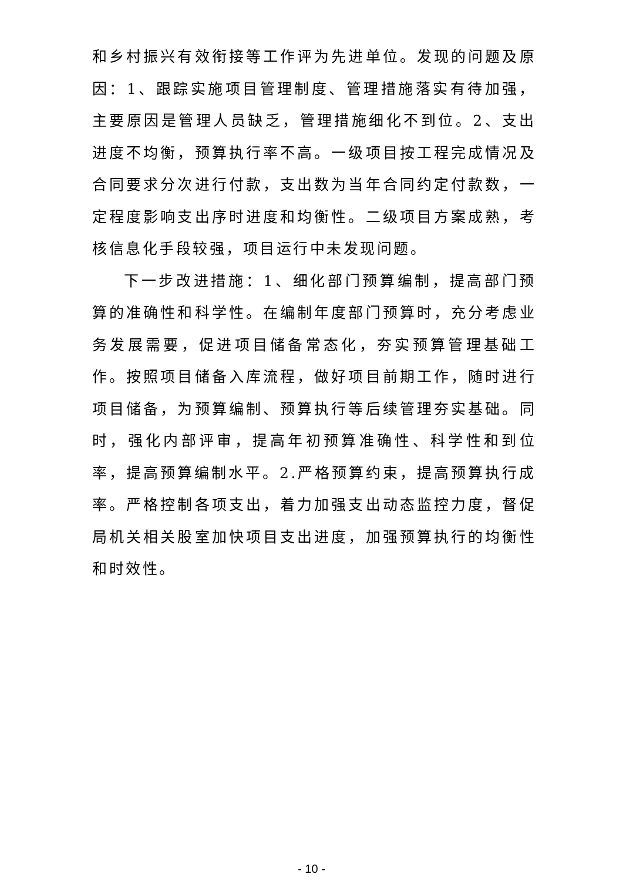和乡村振兴有效衔接等工作评为先进单位。发现的问题及原因：1、跟踪实施项目管理制度、管理措施落实有待加强，主要原因是管理人员缺乏，管理措施细化不到位。2、支出进度不均衡，预算执行率不高。一级项目按工程完成情况及合同要求分次进行付款，支出数为当年合同约定付款数，一定程度影响支出序时进度和均衡性。二级项目方案成熟，考核信息化手段较强，项目运行中未发现问题。
下一步改进措施：1、细化部门预算编制，提高部门预算的准确性和科学性。在编制年度部门预算时，充分考虑业务发展需要，促进项目储备常态化，夯实预算管理基础工作。按照项目储备入库流程，做好项目前期工作，随时进行项目储备，为预算编制、预算执行等后续管理夯实基础。同时，强化内部评审，提高年初预算准确性、科学性和到位率，提高预算编制水平。2.严格预算约束，提高预算执行成率。严格控制各项支出，着力加强支出动态监控力度，督促局机关相关股室加快项目支出进度，加强预算执行的均衡性和时效性。
- 10 -